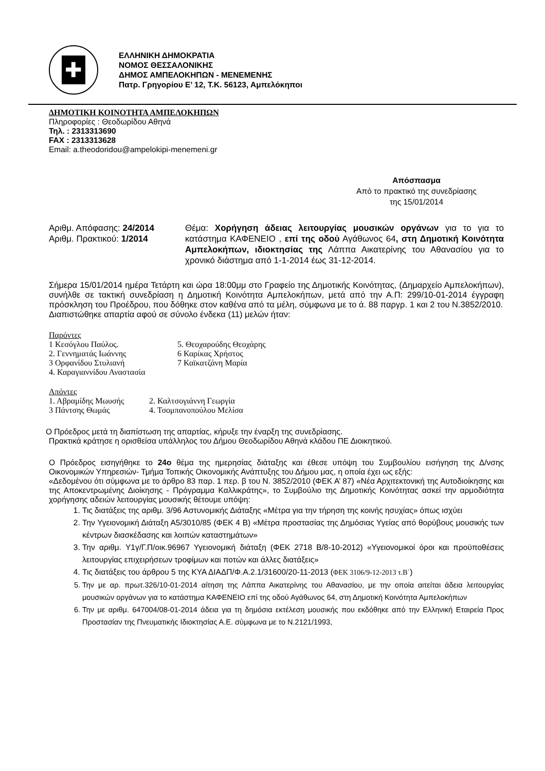✚
ΕΛΛΗΝΙΚΗ ΔΗΜΟΚΡΑΤΙΑ
ΝΟΜΟΣ ΘΕΣΣΑΛΟΝΙΚΗΣ
ΔΗΜΟΣ ΑΜΠΕΛΟΚΗΠΩΝ - ΜΕΝΕΜΕΝΗΣ
Πατρ. Γρηγορίου Ε’ 12, Τ.Κ. 56123, Αμπελόκηποι
ΔΗΜΟΤΙΚΗ ΚΟΙΝΟΤΗΤΑ ΑΜΠΕΛΟΚΗΠΩΝ
Πληροφορίες : Θεοδωρίδου Αθηνά
Τηλ. : 2313313690
FAX : 2313313628
Email: a.theodoridou@ampelokipi-menemeni.gr
Απόσπασμα
Από το πρακτικό της συνεδρίασης
της 15/01/2014
Αριθμ. Απόφασης: 24/2014
Αριθμ. Πρακτικού: 1/2014
Θέμα: Χορήγηση άδειας λειτουργίας μουσικών οργάνων για το για το κατάστημα ΚΑΦΕΝΕΙΟ , επί της οδού Αγάθωνος 64, στη Δημοτική Κοινότητα Αμπελοκήπων, ιδιοκτησίας της Λάππα Αικατερίνης του Αθανασίου για το χρονικό διάστημα από 1-1-2014 έως 31-12-2014.
Σήμερα 15/01/2014 ημέρα Τετάρτη και ώρα 18:00μμ στο Γραφείο της Δημοτικής Κοινότητας, (Δημαρχείο Αμπελοκήπων), συνήλθε σε τακτική συνεδρίαση η Δημοτική Κοινότητα Αμπελοκήπων, μετά από την Α.Π: 299/10-01-2014 έγγραφη πρόσκληση του Προέδρου, που δόθηκε στον καθένα από τα μέλη, σύμφωνα με το ά. 88 παργρ. 1 και 2 του Ν.3852/2010.
Διαπιστώθηκε απαρτία αφού σε σύνολο ένδεκα (11) μελών ήταν:
Παρόντες
1 Κεσόγλου Παύλος.
2. Γεννηματάς Ιωάννης
3 Ορφανίδου Στυλιανή
4. Καραγιαννίδου Αναστασία
5. Θεοχαρούδης Θεοχάρης
6 Καρίκας Χρήστος
7 Καϊκατζάνη Μαρία
Απόντες
1. Αβραμίδης Μωυσής
3 Πάντσης Θωμάς
2. Καλτσογιάννη Γεωργία
4. Τσομπανοπούλου Μελίσα
Ο Πρόεδρος μετά τη διαπίστωση της απαρτίας, κήρυξε την έναρξη της συνεδρίασης.
Πρακτικά κράτησε η ορισθείσα υπάλληλος του Δήμου Θεοδωρίδου Αθηνά κλάδου ΠΕ Διοικητικού.
Ο Πρόεδρος εισηγήθηκε το 24ο θέμα της ημερησίας διάταξης και έθεσε υπόψη του Συμβουλίου εισήγηση της Δ/νσης Οικονομικών Υπηρεσιών- Τμήμα Τοπικής Οικονομικής Ανάπτυξης του Δήμου μας, η οποία έχει ως εξής:
«Δεδομένου ότι σύμφωνα με το άρθρο 83 παρ. 1 περ. β του Ν. 3852/2010 (ΦΕΚ Α’ 87) «Νέα Αρχιτεκτονική της Αυτοδιοίκησης και της Αποκεντρωμένης Διοίκησης - Πρόγραμμα Καλλικράτης», το Συμβούλιο της Δημοτικής Κοινότητας ασκεί την αρμοδιότητα χορήγησης αδειών λειτουργίας μουσικής θέτουμε υπόψη:
1. Τις διατάξεις της αριθμ. 3/96 Αστυνομικής Διάταξης «Μέτρα για την τήρηση της κοινής ησυχίας» όπως ισχύει
2. Την Υγειονομική Διάταξη Α5/3010/85 (ΦΕΚ 4 Β) «Μέτρα προστασίας της Δημόσιας Υγείας από θορύβους μουσικής των κέντρων διασκέδασης και λοιπών καταστημάτων»
3. Την αριθμ. Υ1γ/Γ.Π/οικ.96967 Υγειονομική διάταξη (ΦΕΚ 2718 Β/8-10-2012) «Υγειονομικοί όροι και προϋποθέσεις λειτουργίας επιχειρήσεων τροφίμων και ποτών και άλλες διατάξεις»
4. Τις διατάξεις του άρθρου 5 της ΚΥΑ ΔΙΑΔΠ/Φ.Α.2.1/31600/20-11-2013 (ΦΕΚ 3106/9-12-2013 τ.Β΄)
5. Την με αρ. πρωτ.326/10-01-2014 αίτηση της Λάππα Αικατερίνης του Αθανασίου, με την οποία αιτείται άδεια λειτουργίας μουσικών οργάνων για το κατάστημα ΚΑΦΕΝΕΙΟ επί της οδού Αγάθωνος 64, στη Δημοτική Κοινότητα Αμπελοκήπων
6. Την με αριθμ. 647004/08-01-2014 άδεια για τη δημόσια εκτέλεση μουσικής που εκδόθηκε από την Ελληνική Εταιρεία Προς Προστασίαν της Πνευματικής Ιδιοκτησίας Α.Ε. σύμφωνα με το Ν.2121/1993,